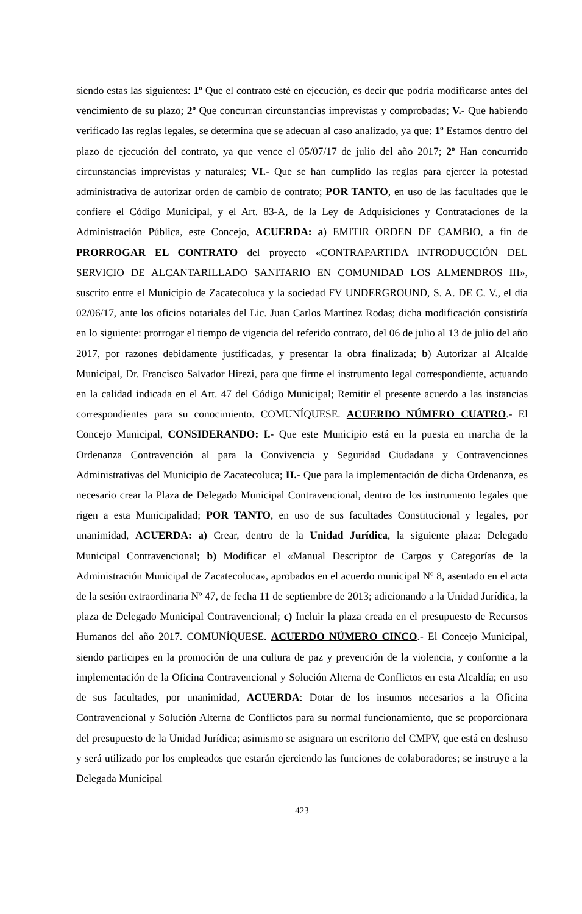siendo estas las siguientes: 1º Que el contrato esté en ejecución, es decir que podría modificarse antes del vencimiento de su plazo; 2º Que concurran circunstancias imprevistas y comprobadas; V.- Que habiendo verificado las reglas legales, se determina que se adecuan al caso analizado, ya que: 1º Estamos dentro del plazo de ejecución del contrato, ya que vence el 05/07/17 de julio del año 2017; 2º Han concurrido circunstancias imprevistas y naturales; VI.- Que se han cumplido las reglas para ejercer la potestad administrativa de autorizar orden de cambio de contrato; POR TANTO, en uso de las facultades que le confiere el Código Municipal, y el Art. 83-A, de la Ley de Adquisiciones y Contrataciones de la Administración Pública, este Concejo, ACUERDA: a) EMITIR ORDEN DE CAMBIO, a fin de PRORROGAR EL CONTRATO del proyecto «CONTRAPARTIDA INTRODUCCIÓN DEL SERVICIO DE ALCANTARILLADO SANITARIO EN COMUNIDAD LOS ALMENDROS III», suscrito entre el Municipio de Zacatecoluca y la sociedad FV UNDERGROUND, S. A. DE C. V., el día 02/06/17, ante los oficios notariales del Lic. Juan Carlos Martínez Rodas; dicha modificación consistiría en lo siguiente: prorrogar el tiempo de vigencia del referido contrato, del 06 de julio al 13 de julio del año 2017, por razones debidamente justificadas, y presentar la obra finalizada; b) Autorizar al Alcalde Municipal, Dr. Francisco Salvador Hirezi, para que firme el instrumento legal correspondiente, actuando en la calidad indicada en el Art. 47 del Código Municipal; Remitir el presente acuerdo a las instancias correspondientes para su conocimiento. COMUNÍQUESE. ACUERDO NÚMERO CUATRO.- El Concejo Municipal, CONSIDERANDO: I.- Que este Municipio está en la puesta en marcha de la Ordenanza Contravención al para la Convivencia y Seguridad Ciudadana y Contravenciones Administrativas del Municipio de Zacatecoluca; II.- Que para la implementación de dicha Ordenanza, es necesario crear la Plaza de Delegado Municipal Contravencional, dentro de los instrumento legales que rigen a esta Municipalidad; POR TANTO, en uso de sus facultades Constitucional y legales, por unanimidad, ACUERDA: a) Crear, dentro de la Unidad Jurídica, la siguiente plaza: Delegado Municipal Contravencional; b) Modificar el «Manual Descriptor de Cargos y Categorías de la Administración Municipal de Zacatecoluca», aprobados en el acuerdo municipal Nº 8, asentado en el acta de la sesión extraordinaria Nº 47, de fecha 11 de septiembre de 2013; adicionando a la Unidad Jurídica, la plaza de Delegado Municipal Contravencional; c) Incluir la plaza creada en el presupuesto de Recursos Humanos del año 2017. COMUNÍQUESE. ACUERDO NÚMERO CINCO.- El Concejo Municipal, siendo participes en la promoción de una cultura de paz y prevención de la violencia, y conforme a la implementación de la Oficina Contravencional y Solución Alterna de Conflictos en esta Alcaldía; en uso de sus facultades, por unanimidad, ACUERDA: Dotar de los insumos necesarios a la Oficina Contravencional y Solución Alterna de Conflictos para su normal funcionamiento, que se proporcionara del presupuesto de la Unidad Jurídica; asimismo se asignara un escritorio del CMPV, que está en deshuso y será utilizado por los empleados que estarán ejerciendo las funciones de colaboradores; se instruye a la Delegada Municipal
423